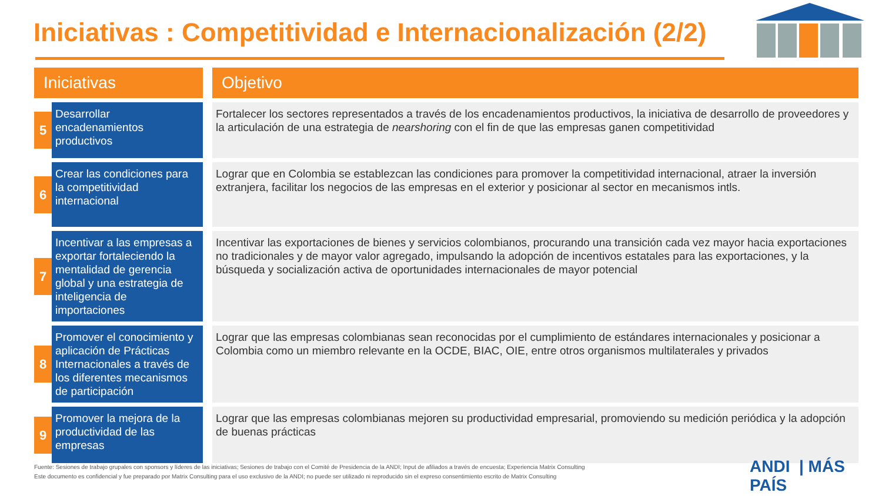Iniciativas : Competitividad e Internacionalización (2/2)
| Iniciativas | | | Objetivo |
| --- | --- | --- | --- |
| 5 | Desarrollar encadenamientos productivos | | Fortalecer los sectores representados a través de los encadenamientos productivos, la iniciativa de desarrollo de proveedores y la articulación de una estrategia de nearshoring con el fin de que las empresas ganen competitividad |
| 6 | Crear las condiciones para la competitividad internacional | | Lograr que en Colombia se establezcan las condiciones para promover la competitividad internacional, atraer la inversión extranjera, facilitar los negocios de las empresas en el exterior y posicionar al sector en mecanismos intls. |
| 7 | Incentivar a las empresas a exportar fortaleciendo la mentalidad de gerencia global y una estrategia de inteligencia de importaciones | | Incentivar las exportaciones de bienes y servicios colombianos, procurando una transición cada vez mayor hacia exportaciones no tradicionales y de mayor valor agregado, impulsando la adopción de incentivos estatales para las exportaciones, y la búsqueda y socialización activa de oportunidades internacionales de mayor potencial |
| 8 | Promover el conocimiento y aplicación de Prácticas Internacionales a través de los diferentes mecanismos de participación | | Lograr que las empresas colombianas sean reconocidas por el cumplimiento de estándares internacionales y posicionar a Colombia como un miembro relevante en la OCDE, BIAC, OIE, entre otros organismos multilaterales y privados |
| 9 | Promover la mejora de la productividad de las empresas | | Lograr que las empresas colombianas mejoren su productividad empresarial, promoviendo su medición periódica y la adopción de buenas prácticas |
Fuente: Sesiones de trabajo grupales con sponsors y líderes de las iniciativas; Sesiones de trabajo con el Comité de Presidencia de la ANDI; Input de afiliados a través de encuesta; Experiencia Matrix Consulting
Este documento es confidencial y fue preparado por Matrix Consulting para el uso exclusivo de la ANDI; no puede ser utilizado ni reproducido sin el expreso consentimiento escrito de Matrix Consulting
ANDI | MÁS PAÍS